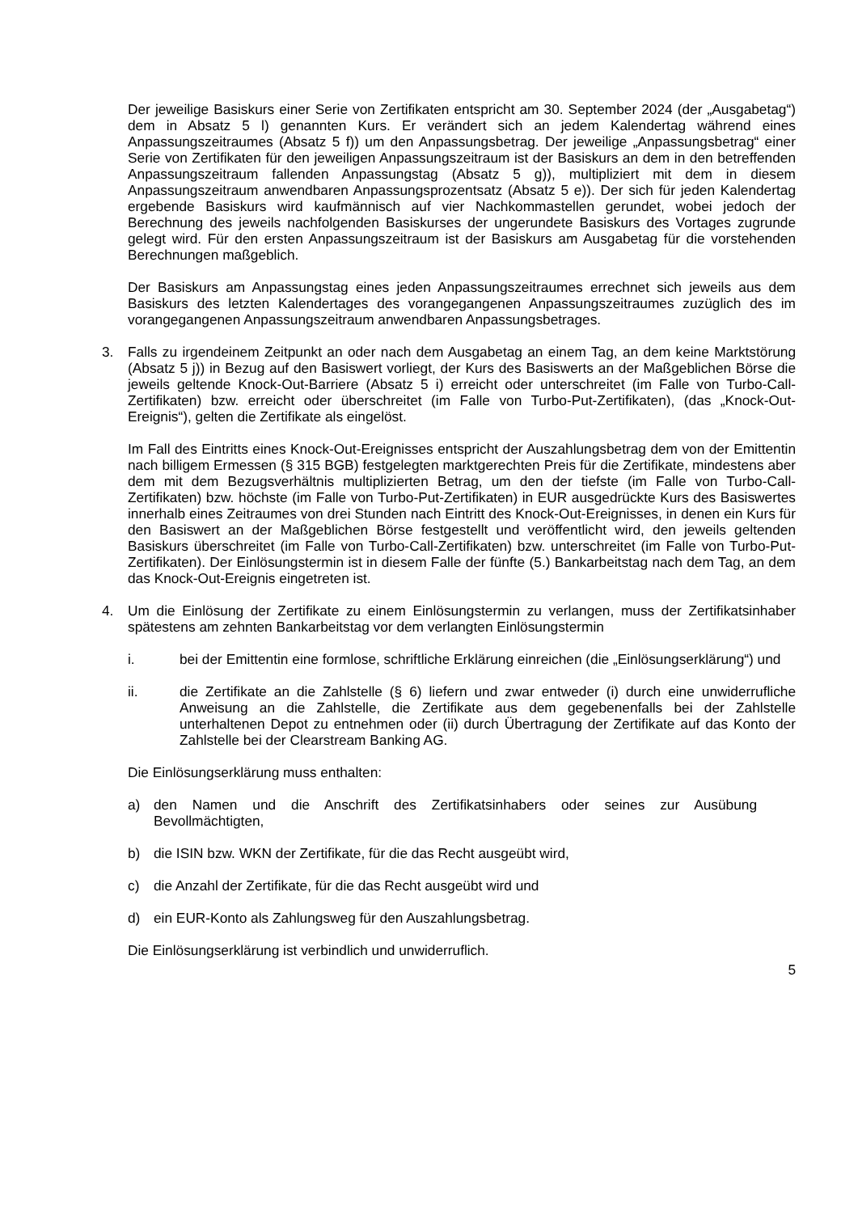Der jeweilige Basiskurs einer Serie von Zertifikaten entspricht am 30. September 2024 (der „Ausgabetag“) dem in Absatz 5 l) genannten Kurs. Er verändert sich an jedem Kalendertag während eines Anpassungszeitraumes (Absatz 5 f)) um den Anpassungsbetrag. Der jeweilige „Anpassungsbetrag“ einer Serie von Zertifikaten für den jeweiligen Anpassungszeitraum ist der Basiskurs an dem in den betreffenden Anpassungszeitraum fallenden Anpassungstag (Absatz 5 g)), multipliziert mit dem in diesem Anpassungszeitraum anwendbaren Anpassungsprozentsatz (Absatz 5 e)). Der sich für jeden Kalendertag ergebende Basiskurs wird kaufmännisch auf vier Nachkommastellen gerundet, wobei jedoch der Berechnung des jeweils nachfolgenden Basiskurses der ungerundete Basiskurs des Vortages zugrunde gelegt wird. Für den ersten Anpassungszeitraum ist der Basiskurs am Ausgabetag für die vorstehenden Berechnungen maßgeblich.
Der Basiskurs am Anpassungstag eines jeden Anpassungszeitraumes errechnet sich jeweils aus dem Basiskurs des letzten Kalendertages des vorangegangenen Anpassungszeitraumes zuzüglich des im vorangegangenen Anpassungszeitraum anwendbaren Anpassungsbetrages.
3. Falls zu irgendeinem Zeitpunkt an oder nach dem Ausgabetag an einem Tag, an dem keine Marktstörung (Absatz 5 j)) in Bezug auf den Basiswert vorliegt, der Kurs des Basiswerts an der Maßgeblichen Börse die jeweils geltende Knock-Out-Barriere (Absatz 5 i) erreicht oder unterschreitet (im Falle von Turbo-Call-Zertifikaten) bzw. erreicht oder überschreitet (im Falle von Turbo-Put-Zertifikaten), (das „Knock-Out-Ereignis“), gelten die Zertifikate als eingelöst.
Im Fall des Eintritts eines Knock-Out-Ereignisses entspricht der Auszahlungsbetrag dem von der Emittentin nach billigem Ermessen (§ 315 BGB) festgelegten marktgerechten Preis für die Zertifikate, mindestens aber dem mit dem Bezugsverhältnis multiplizierten Betrag, um den der tiefste (im Falle von Turbo-Call-Zertifikaten) bzw. höchste (im Falle von Turbo-Put-Zertifikaten) in EUR ausgedrückte Kurs des Basiswertes innerhalb eines Zeitraumes von drei Stunden nach Eintritt des Knock-Out-Ereignisses, in denen ein Kurs für den Basiswert an der Maßgeblichen Börse festgestellt und veröffentlicht wird, den jeweils geltenden Basiskurs überschreitet (im Falle von Turbo-Call-Zertifikaten) bzw. unterschreitet (im Falle von Turbo-Put-Zertifikaten). Der Einlösungstermin ist in diesem Falle der fünfte (5.) Bankarbeitstag nach dem Tag, an dem das Knock-Out-Ereignis eingetreten ist.
4. Um die Einlösung der Zertifikate zu einem Einlösungstermin zu verlangen, muss der Zertifikatsinhaber spätestens am zehnten Bankarbeitstag vor dem verlangten Einlösungstermin
i. bei der Emittentin eine formlose, schriftliche Erklärung einreichen (die „Einlösungserklärung“) und
ii. die Zertifikate an die Zahlstelle (§ 6) liefern und zwar entweder (i) durch eine unwiderrufliche Anweisung an die Zahlstelle, die Zertifikate aus dem gegebenenfalls bei der Zahlstelle unterhaltenen Depot zu entnehmen oder (ii) durch Übertragung der Zertifikate auf das Konto der Zahlstelle bei der Clearstream Banking AG.
Die Einlösungserklärung muss enthalten:
a) den Namen und die Anschrift des Zertifikatsinhabers oder seines zur Ausübung Bevollmächtigten,
b) die ISIN bzw. WKN der Zertifikate, für die das Recht ausgeübt wird,
c) die Anzahl der Zertifikate, für die das Recht ausgeübt wird und
d) ein EUR-Konto als Zahlungsweg für den Auszahlungsbetrag.
Die Einlösungserklärung ist verbindlich und unwiderruflich.
5